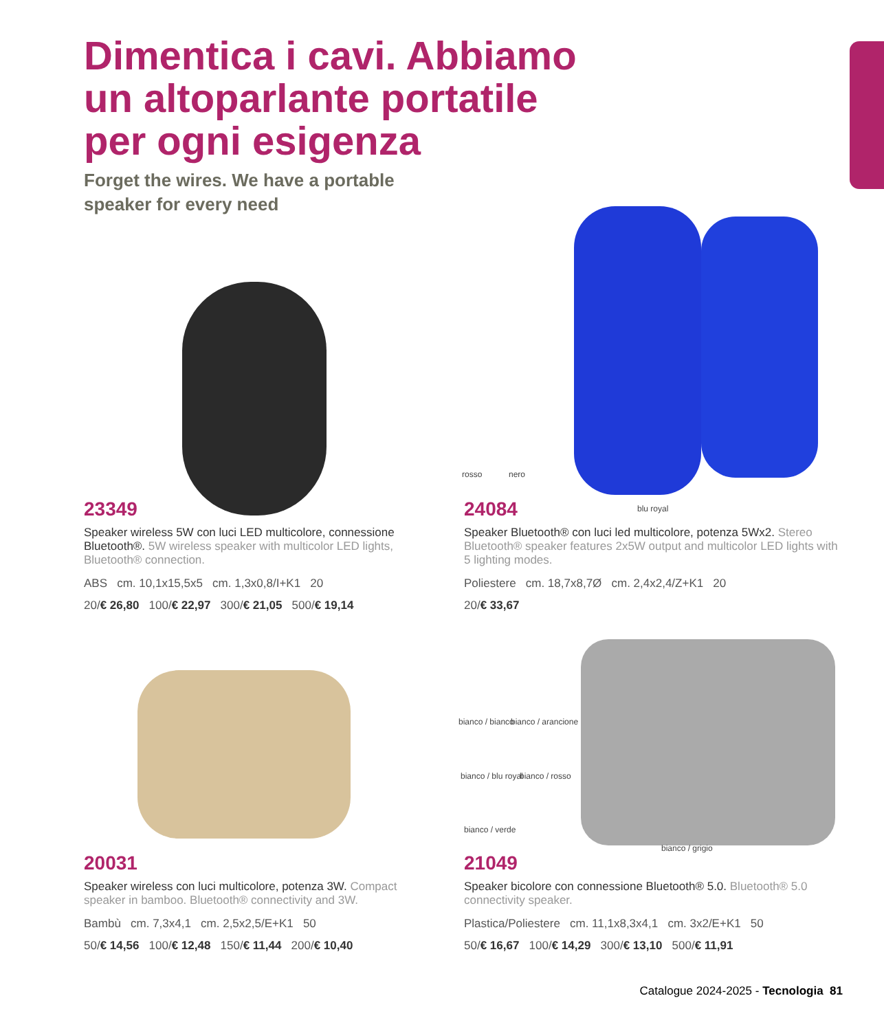Dimentica i cavi. Abbiamo
un altoparlante portatile
per ogni esigenza
Forget the wires. We have a portable
speaker for every need
rosso nero
blu royal
bianco / bianco bianco / arancione
bianco / blu royal bianco / rosso
bianco / verde
bianco / grigio
23349
Speaker wireless 5W con luci LED multicolore, connessione Bluetooth®. 5W wireless speaker with multicolor LED lights, Bluetooth® connection.
ABS cm. 10,1x15,5x5 cm. 1,3x0,8/I+K1 20
20/€ 26,80 100/€ 22,97 300/€ 21,05 500/€ 19,14
24084
Speaker Bluetooth® con luci led multicolore, potenza 5Wx2. Stereo Bluetooth® speaker features 2x5W output and multicolor LED lights with 5 lighting modes.
Poliestere cm. 18,7x8,7Ø cm. 2,4x2,4/Z+K1 20
20/€ 33,67
NEW
20031
Speaker wireless con luci multicolore, potenza 3W. Compact speaker in bamboo. Bluetooth® connectivity and 3W.
Bambù cm. 7,3x4,1 cm. 2,5x2,5/E+K1 50
50/€ 14,56 100/€ 12,48 150/€ 11,44 200/€ 10,40
21049
Speaker bicolore con connessione Bluetooth® 5.0. Bluetooth® 5.0 connectivity speaker.
Plastica/Poliestere cm. 11,1x8,3x4,1 cm. 3x2/E+K1 50
50/€ 16,67 100/€ 14,29 300/€ 13,10 500/€ 11,91
Catalogue 2024-2025 - Tecnologia 81